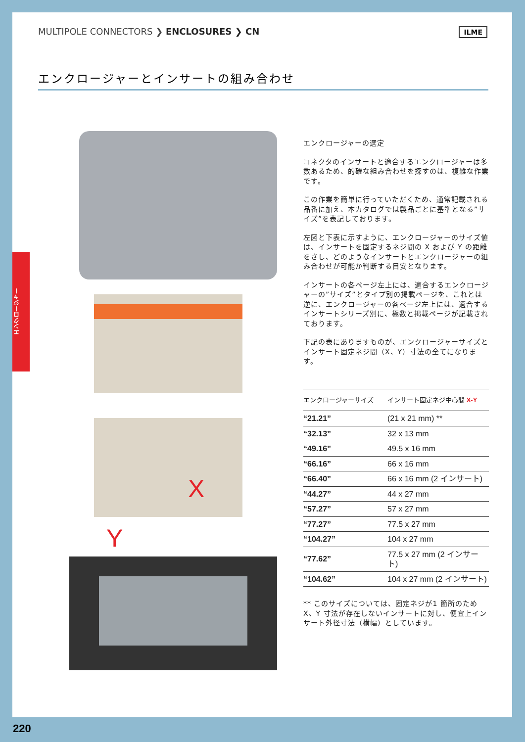MULTIPOLE CONNECTORS ❯ ENCLOSURES ❯ CN
ILME
エンクロージャーとインサートの組み合わせ
エンクロージャー
X
Y
エンクロージャーの選定
コネクタのインサートと適合するエンクロージャーは多数あるため、的確な組み合わせを探すのは、複雑な作業です。
この作業を簡単に行っていただくため、通常記載される品番に加え、本カタログでは製品ごとに基準となる”サイズ”を表記しております。
左図と下表に示すように、エンクロージャーのサイズ値は、インサートを固定するネジ間の X および Y の距離をさし、どのようなインサートとエンクロージャーの組み合わせが可能か判断する目安となります。
インサートの各ページ左上には、適合するエンクロージャーの”サイズ”とタイプ別の掲載ページを、これとは逆に、エンクロージャーの各ページ左上には、適合するインサートシリーズ別に、極数と掲載ページが記載されております。
下記の表にありますものが、エンクロージャーサイズとインサート固定ネジ間（X、Y）寸法の全てになります。
| エンクロージャーサイズ | インサート固定ネジ中心間 X-Y |
| --- | --- |
| “21.21” | (21 x 21 mm) ** |
| “32.13” | 32 x 13 mm |
| “49.16” | 49.5 x 16 mm |
| “66.16” | 66 x 16 mm |
| “66.40” | 66 x 16 mm (2 インサート) |
| “44.27” | 44 x 27 mm |
| “57.27” | 57 x 27 mm |
| “77.27” | 77.5 x 27 mm |
| “104.27” | 104 x 27 mm |
| “77.62” | 77.5 x 27 mm (2 インサート) |
| “104.62” | 104 x 27 mm (2 インサート) |
** このサイズについては、固定ネジが1 箇所のため X、Y 寸法が存在しないインサートに対し、便宜上インサート外径寸法（横幅）としています。
220